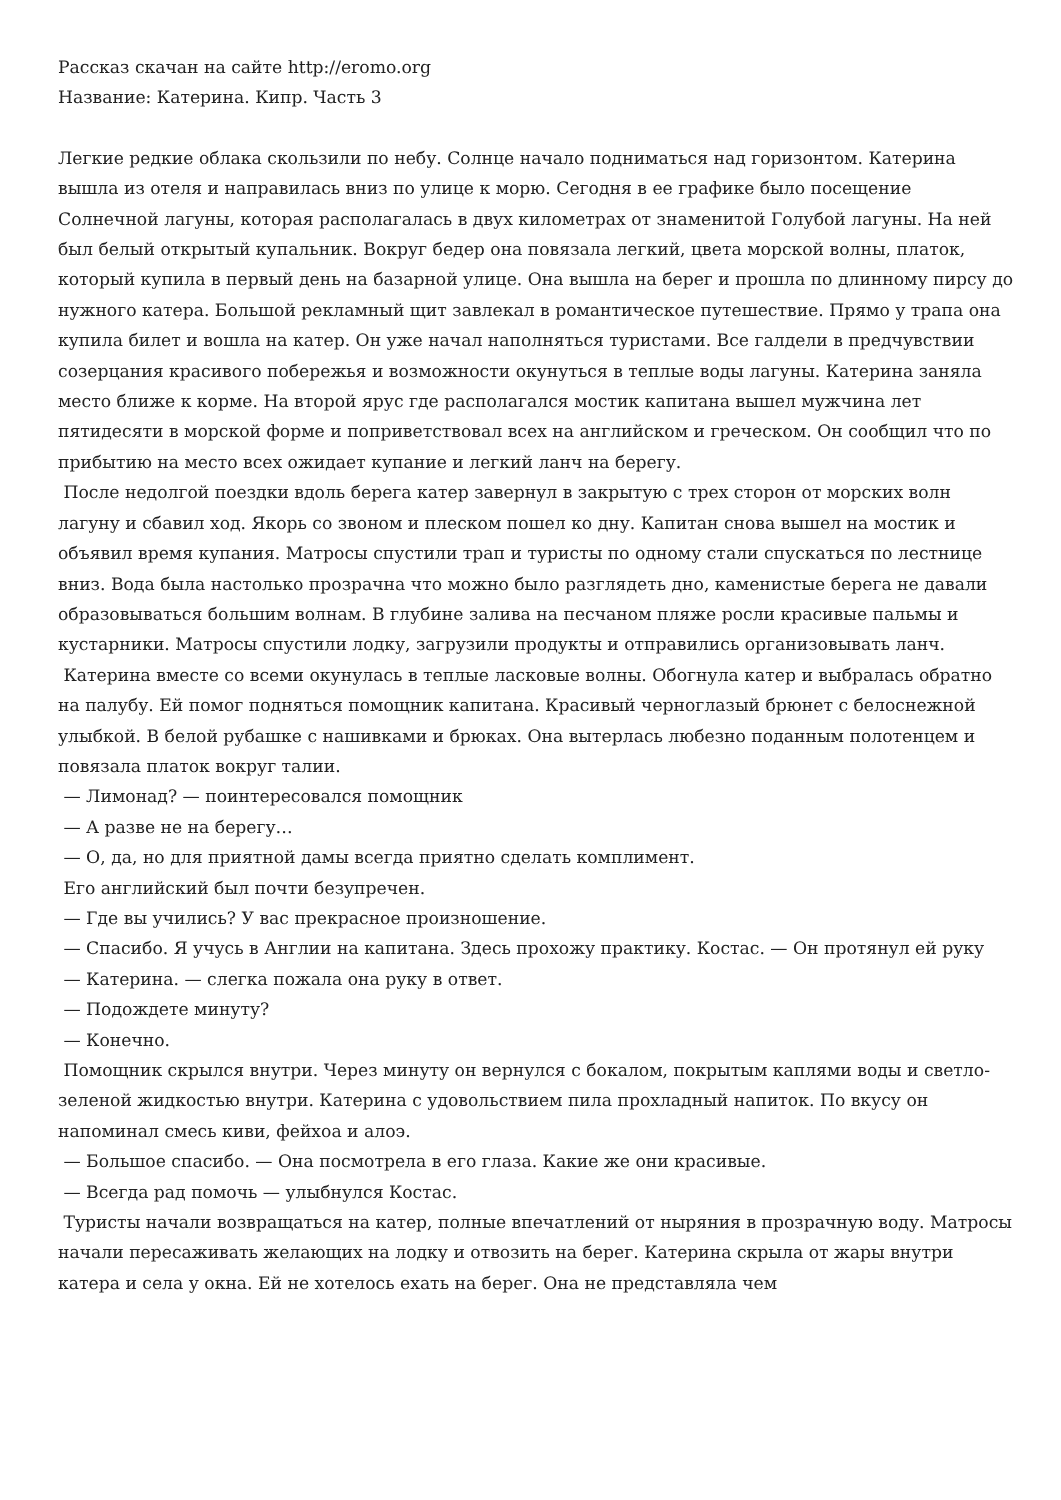Рассказ скачан на сайте http://eromo.org
Название: Катерина. Кипр. Часть 3
Легкие редкие облака скользили по небу. Солнце начало подниматься над горизонтом. Катерина вышла из отеля и направилась вниз по улице к морю. Сегодня в ее графике было посещение Солнечной лагуны, которая располагалась в двух километрах от знаменитой Голубой лагуны. На ней был белый открытый купальник. Вокруг бедер она повязала легкий, цвета морской волны, платок, который купила в первый день на базарной улице. Она вышла на берег и прошла по длинному пирсу до нужного катера. Большой рекламный щит завлекал в романтическое путешествие. Прямо у трапа она купила билет и вошла на катер. Он уже начал наполняться туристами. Все галдели в предчувствии созерцания красивого побережья и возможности окунуться в теплые воды лагуны. Катерина заняла место ближе к корме. На второй ярус где располагался мостик капитана вышел мужчина лет пятидесяти в морской форме и поприветствовал всех на английском и греческом. Он сообщил что по прибытию на место всех ожидает купание и легкий ланч на берегу.
После недолгой поездки вдоль берега катер завернул в закрытую с трех сторон от морских волн лагуну и сбавил ход. Якорь со звоном и плеском пошел ко дну. Капитан снова вышел на мостик и объявил время купания. Матросы спустили трап и туристы по одному стали спускаться по лестнице вниз. Вода была настолько прозрачна что можно было разглядеть дно, каменистые берега не давали образовываться большим волнам. В глубине залива на песчаном пляже росли красивые пальмы и кустарники. Матросы спустили лодку, загрузили продукты и отправились организовывать ланч.
Катерина вместе со всеми окунулась в теплые ласковые волны. Обогнула катер и выбралась обратно на палубу. Ей помог подняться помощник капитана. Красивый черноглазый брюнет с белоснежной улыбкой. В белой рубашке с нашивками и брюках. Она вытерлась любезно поданным полотенцем и повязала платок вокруг талии.
— Лимонад? — поинтересовался помощник
— А разве не на берегу…
— О, да, но для приятной дамы всегда приятно сделать комплимент.
Его английский был почти безупречен.
— Где вы учились? У вас прекрасное произношение.
— Спасибо. Я учусь в Англии на капитана. Здесь прохожу практику. Костас. — Он протянул ей руку
— Катерина. — слегка пожала она руку в ответ.
— Подождете минуту?
— Конечно.
Помощник скрылся внутри. Через минуту он вернулся с бокалом, покрытым каплями воды и светло-зеленой жидкостью внутри. Катерина с удовольствием пила прохладный напиток. По вкусу он напоминал смесь киви, фейхоа и алоэ.
— Большое спасибо. — Она посмотрела в его глаза. Какие же они красивые.
— Всегда рад помочь — улыбнулся Костас.
Туристы начали возвращаться на катер, полные впечатлений от ныряния в прозрачную воду. Матросы начали пересаживать желающих на лодку и отвозить на берег. Катерина скрыла от жары внутри катера и села у окна. Ей не хотелось ехать на берег. Она не представляла чем